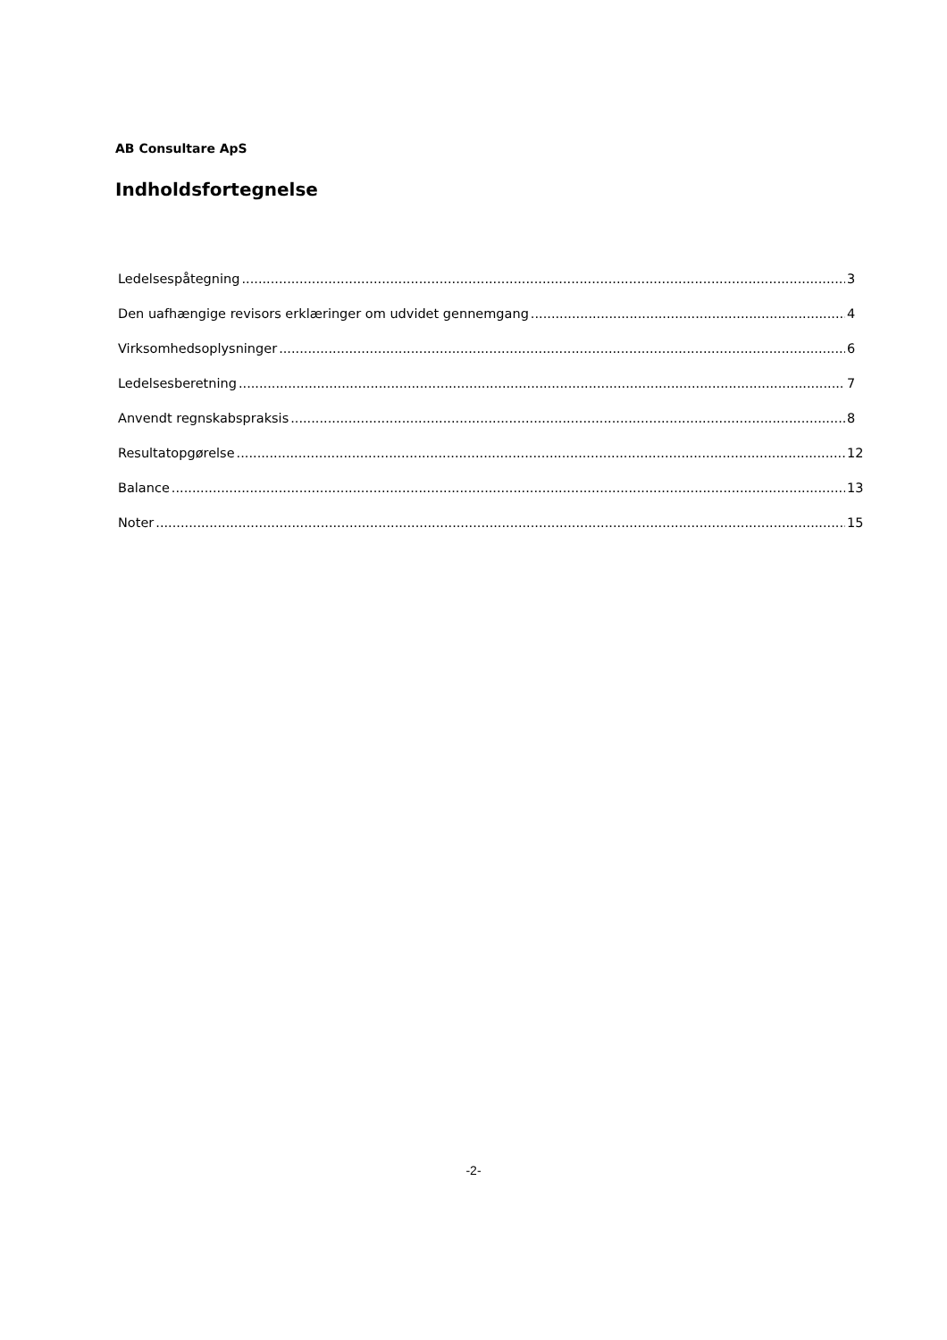AB Consultare ApS
Indholdsfortegnelse
Ledelsespåtegning 3
Den uafhængige revisors erklæringer om udvidet gennemgang 4
Virksomhedsoplysninger 6
Ledelsesberetning 7
Anvendt regnskabspraksis 8
Resultatopgørelse 12
Balance 13
Noter 15
-2-